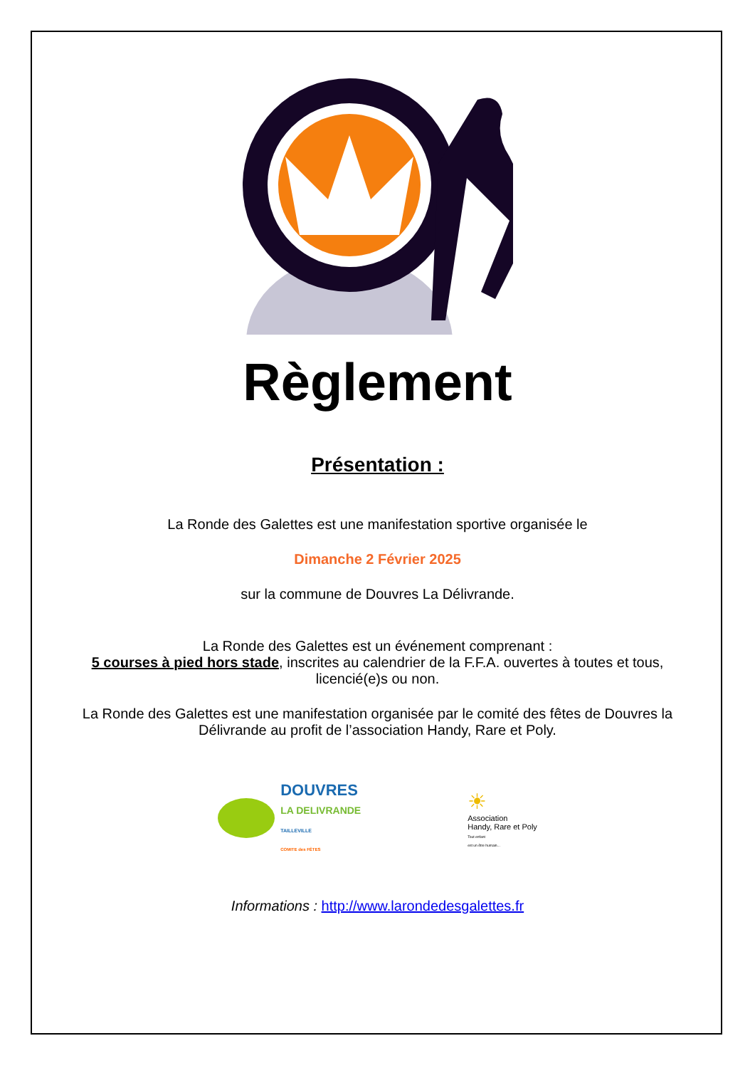Règlement
Présentation :
La Ronde des Galettes est une manifestation sportive organisée le
Dimanche 2 Février 2025
sur la commune de Douvres La Délivrande.
La Ronde des Galettes est un événement comprenant :
5 courses à pied hors stade, inscrites au calendrier de la F.F.A. ouvertes à toutes et tous,
licencié(e)s ou non.
La Ronde des Galettes est une manifestation organisée par le comité des fêtes de Douvres la
Délivrande au profit de l’association Handy, Rare et Poly.
DOUVRES
LA DELIVRANDE
TAILLEVILLE
COMITE des FÊTES
☀
Association
Handy, Rare et Poly
Tout enfant
est un être humain...
Informations : http://www.larondedesgalettes.fr